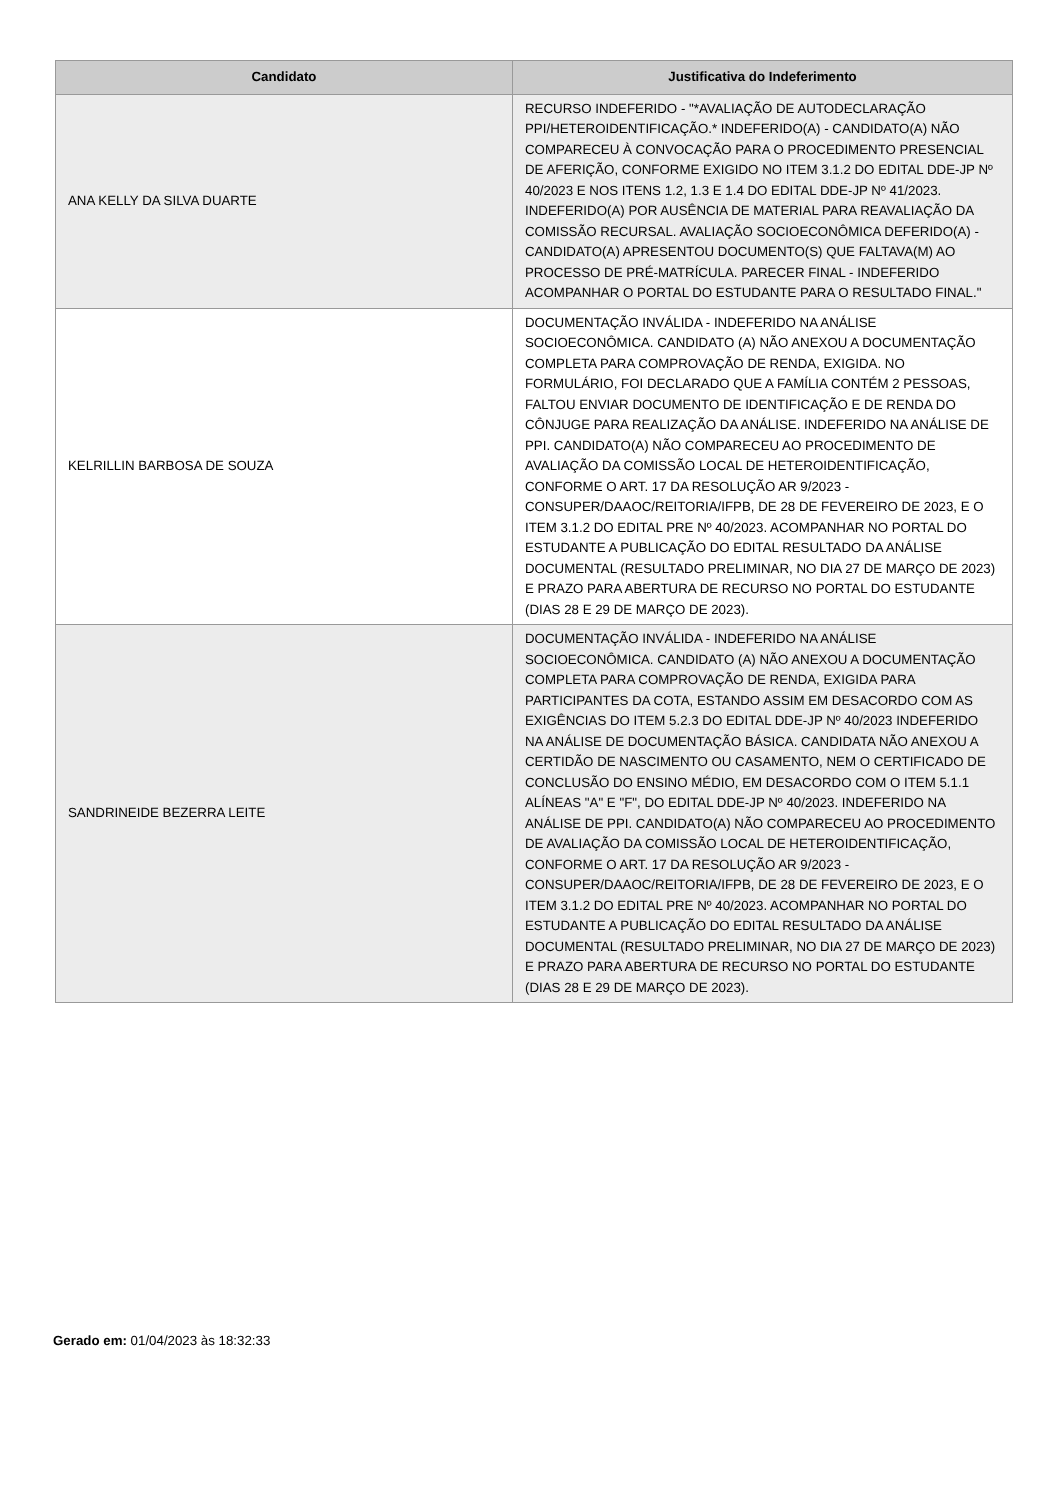| Candidato | Justificativa do Indeferimento |
| --- | --- |
| ANA KELLY DA SILVA DUARTE | RECURSO INDEFERIDO - "*AVALIAÇÃO DE AUTODECLARAÇÃO PPI/HETEROIDENTIFICAÇÃO.* INDEFERIDO(A) - CANDIDATO(A) NÃO COMPARECEU À CONVOCAÇÃO PARA O PROCEDIMENTO PRESENCIAL DE AFERIÇÃO, CONFORME EXIGIDO NO ITEM 3.1.2 DO EDITAL DDE-JP Nº 40/2023 E NOS ITENS 1.2, 1.3 E 1.4 DO EDITAL DDE-JP Nº 41/2023. INDEFERIDO(A) POR AUSÊNCIA DE MATERIAL PARA REAVALIAÇÃO DA COMISSÃO RECURSAL. AVALIAÇÃO SOCIOECONÔMICA DEFERIDO(A) - CANDIDATO(A) APRESENTOU DOCUMENTO(S) QUE FALTAVA(M) AO PROCESSO DE PRÉ-MATRÍCULA. PARECER FINAL - INDEFERIDO ACOMPANHAR O PORTAL DO ESTUDANTE PARA O RESULTADO FINAL." |
| KELRILLIN BARBOSA DE SOUZA | DOCUMENTAÇÃO INVÁLIDA - INDEFERIDO NA ANÁLISE SOCIOECONÔMICA. CANDIDATO (A) NÃO ANEXOU A DOCUMENTAÇÃO COMPLETA PARA COMPROVAÇÃO DE RENDA, EXIGIDA. NO FORMULÁRIO, FOI DECLARADO QUE A FAMÍLIA CONTÉM 2 PESSOAS, FALTOU ENVIAR DOCUMENTO DE IDENTIFICAÇÃO E DE RENDA DO CÔNJUGE PARA REALIZAÇÃO DA ANÁLISE. INDEFERIDO NA ANÁLISE DE PPI. CANDIDATO(A) NÃO COMPARECEU AO PROCEDIMENTO DE AVALIAÇÃO DA COMISSÃO LOCAL DE HETEROIDENTIFICAÇÃO, CONFORME O ART. 17 DA RESOLUÇÃO AR 9/2023 - CONSUPER/DAAOC/REITORIA/IFPB, DE 28 DE FEVEREIRO DE 2023, E O ITEM 3.1.2 DO EDITAL PRE Nº 40/2023. ACOMPANHAR NO PORTAL DO ESTUDANTE A PUBLICAÇÃO DO EDITAL RESULTADO DA ANÁLISE DOCUMENTAL (RESULTADO PRELIMINAR, NO DIA 27 DE MARÇO DE 2023) E PRAZO PARA ABERTURA DE RECURSO NO PORTAL DO ESTUDANTE (DIAS 28 E 29 DE MARÇO DE 2023). |
| SANDRINEIDE BEZERRA LEITE | DOCUMENTAÇÃO INVÁLIDA - INDEFERIDO NA ANÁLISE SOCIOECONÔMICA. CANDIDATO (A) NÃO ANEXOU A DOCUMENTAÇÃO COMPLETA PARA COMPROVAÇÃO DE RENDA, EXIGIDA PARA PARTICIPANTES DA COTA, ESTANDO ASSIM EM DESACORDO COM AS EXIGÊNCIAS DO ITEM 5.2.3 DO EDITAL DDE-JP Nº 40/2023 INDEFERIDO NA ANÁLISE DE DOCUMENTAÇÃO BÁSICA. CANDIDATA NÃO ANEXOU A CERTIDÃO DE NASCIMENTO OU CASAMENTO, NEM O CERTIFICADO DE CONCLUSÃO DO ENSINO MÉDIO, EM DESACORDO COM O ITEM 5.1.1 ALÍNEAS "A" E "F", DO EDITAL DDE-JP Nº 40/2023. INDEFERIDO NA ANÁLISE DE PPI. CANDIDATO(A) NÃO COMPARECEU AO PROCEDIMENTO DE AVALIAÇÃO DA COMISSÃO LOCAL DE HETEROIDENTIFICAÇÃO, CONFORME O ART. 17 DA RESOLUÇÃO AR 9/2023 - CONSUPER/DAAOC/REITORIA/IFPB, DE 28 DE FEVEREIRO DE 2023, E O ITEM 3.1.2 DO EDITAL PRE Nº 40/2023. ACOMPANHAR NO PORTAL DO ESTUDANTE A PUBLICAÇÃO DO EDITAL RESULTADO DA ANÁLISE DOCUMENTAL (RESULTADO PRELIMINAR, NO DIA 27 DE MARÇO DE 2023) E PRAZO PARA ABERTURA DE RECURSO NO PORTAL DO ESTUDANTE (DIAS 28 E 29 DE MARÇO DE 2023). |
Gerado em: 01/04/2023 às 18:32:33